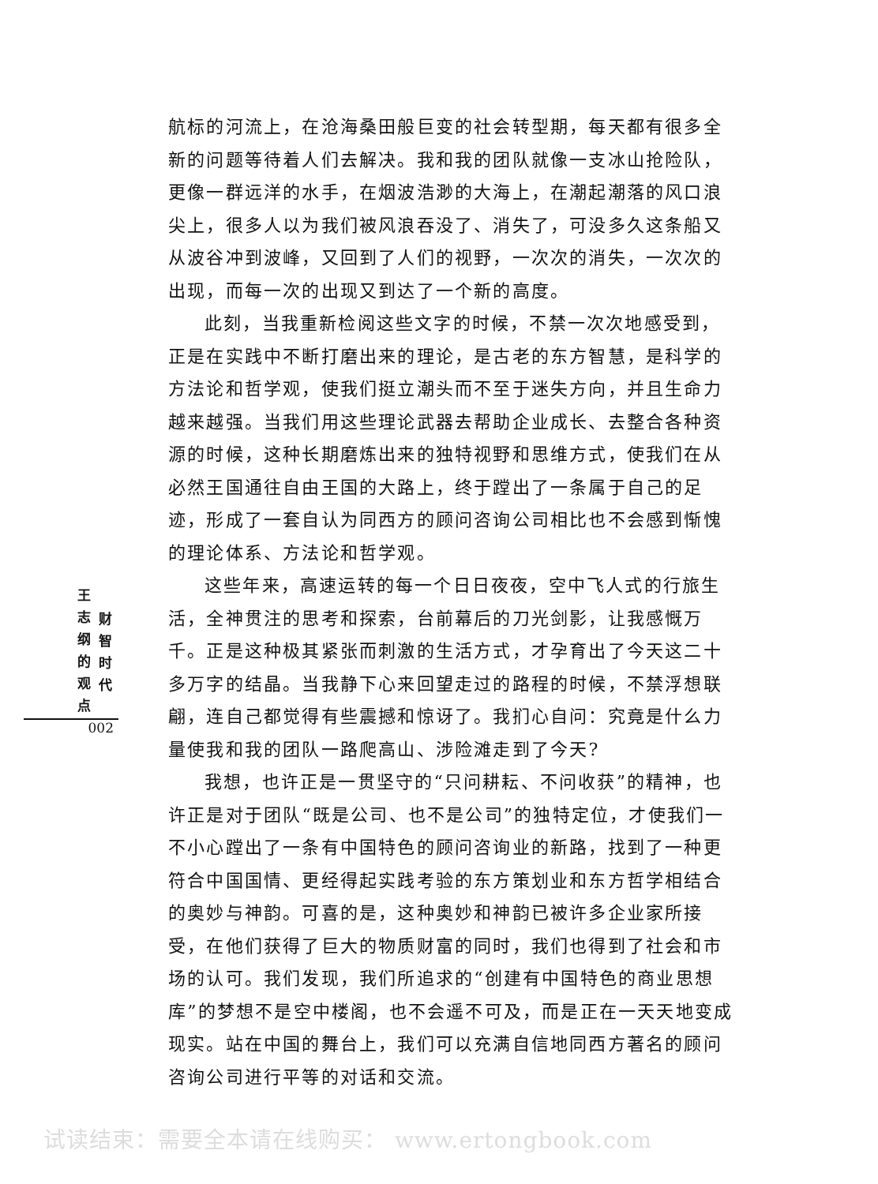航标的河流上，在沧海桑田般巨变的社会转型期，每天都有很多全新的问题等待着人们去解决。我和我的团队就像一支冰山抢险队，更像一群远洋的水手，在烟波浩渺的大海上，在潮起潮落的风口浪尖上，很多人以为我们被风浪吞没了、消失了，可没多久这条船又从波谷冲到波峰，又回到了人们的视野，一次次的消失，一次次的出现，而每一次的出现又到达了一个新的高度。
此刻，当我重新检阅这些文字的时候，不禁一次次地感受到，正是在实践中不断打磨出来的理论，是古老的东方智慧，是科学的方法论和哲学观，使我们挺立潮头而不至于迷失方向，并且生命力越来越强。当我们用这些理论武器去帮助企业成长、去整合各种资源的时候，这种长期磨炼出来的独特视野和思维方式，使我们在从必然王国通往自由王国的大路上，终于蹚出了一条属于自己的足迹，形成了一套自认为同西方的顾问咨询公司相比也不会感到惭愧的理论体系、方法论和哲学观。
这些年来，高速运转的每一个日日夜夜，空中飞人式的行旅生活，全神贯注的思考和探索，台前幕后的刀光剑影，让我感慨万千。正是这种极其紧张而刺激的生活方式，才孕育出了今天这二十多万字的结晶。当我静下心来回望走过的路程的时候，不禁浮想联翩，连自己都觉得有些震撼和惊讶了。我扪心自问：究竟是什么力量使我和我的团队一路爬高山、涉险滩走到了今天?
我想，也许正是一贯坚守的“只问耕耘、不问收获”的精神，也许正是对于团队“既是公司、也不是公司”的独特定位，才使我们一不小心蹚出了一条有中国特色的顾问咨询业的新路，找到了一种更符合中国国情、更经得起实践考验的东方策划业和东方哲学相结合的奥妙与神韵。可喜的是，这种奥妙和神韵已被许多企业家所接受，在他们获得了巨大的物质财富的同时，我们也得到了社会和市场的认可。我们发现，我们所追求的“创建有中国特色的商业思想库”的梦想不是空中楼阁，也不会遥不可及，而是正在一天天地变成现实。站在中国的舞台上，我们可以充满自信地同西方著名的顾问咨询公司进行平等的对话和交流。
王志纲的观点
财智时代
002
试读结束：需要全本请在线购买： www.ertongbook.com